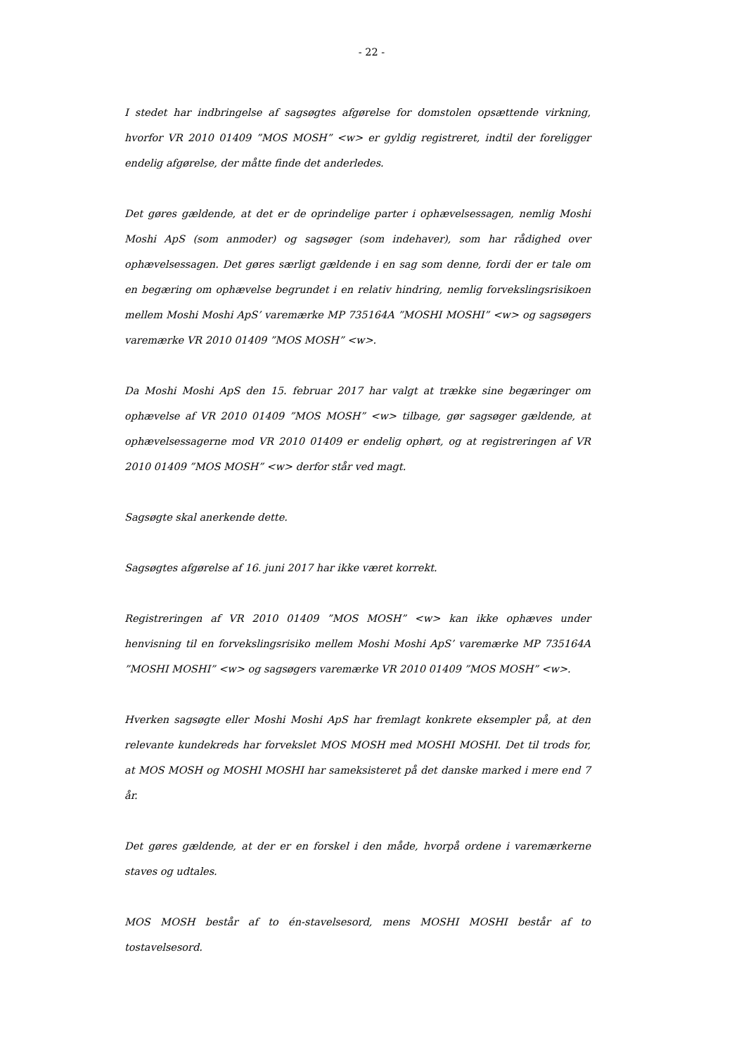- 22 -
I stedet har indbringelse af sagsøgtes afgørelse for domstolen opsættende virkning, hvorfor VR 2010 01409 ”MOS MOSH” <w> er gyldig registreret, indtil der foreligger endelig afgørelse, der måtte finde det anderledes.
Det gøres gældende, at det er de oprindelige parter i ophævelsessagen, nemlig Moshi Moshi ApS (som anmoder) og sagsøger (som indehaver), som har rådighed over ophævelsessagen. Det gøres særligt gældende i en sag som denne, fordi der er tale om en begæring om ophævelse begrundet i en relativ hindring, nemlig forvekslingsrisikoen mellem Moshi Moshi ApS’ varemærke MP 735164A ”MOSHI MOSHI” <w> og sagsøgers varemærke VR 2010 01409 ”MOS MOSH” <w>.
Da Moshi Moshi ApS den 15. februar 2017 har valgt at trække sine begæringer om ophævelse af VR 2010 01409 ”MOS MOSH” <w> tilbage, gør sagsøger gældende, at ophævelsessagerne mod VR 2010 01409 er endelig ophørt, og at registreringen af VR 2010 01409 ”MOS MOSH” <w> derfor står ved magt.
Sagsøgte skal anerkende dette.
Sagsøgtes afgørelse af 16. juni 2017 har ikke været korrekt.
Registreringen af VR 2010 01409 ”MOS MOSH” <w> kan ikke ophæves under henvisning til en forvekslingsrisiko mellem Moshi Moshi ApS’ varemærke MP 735164A ”MOSHI MOSHI” <w> og sagsøgers varemærke VR 2010 01409 ”MOS MOSH” <w>.
Hverken sagsøgte eller Moshi Moshi ApS har fremlagt konkrete eksempler på, at den relevante kundekreds har forvekslet MOS MOSH med MOSHI MOSHI. Det til trods for, at MOS MOSH og MOSHI MOSHI har sameksisteret på det danske marked i mere end 7 år.
Det gøres gældende, at der er en forskel i den måde, hvorpå ordene i varemærkerne staves og udtales.
MOS MOSH består af to én-stavelsesord, mens MOSHI MOSHI består af to tostavelsesord.